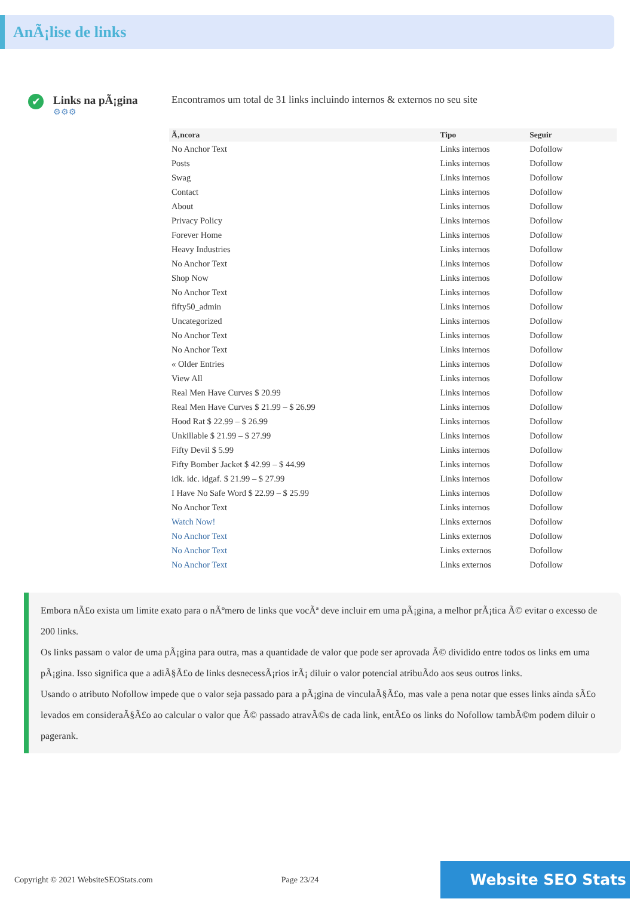AnÃ¡lise de links
✔
Links na pÃ¡gina
⚙⚙⚙
Encontramos um total de 31 links incluindo internos & externos no seu site
| Ã‚ncora | Tipo | Seguir |
| --- | --- | --- |
| No Anchor Text | Links internos | Dofollow |
| Posts | Links internos | Dofollow |
| Swag | Links internos | Dofollow |
| Contact | Links internos | Dofollow |
| About | Links internos | Dofollow |
| Privacy Policy | Links internos | Dofollow |
| Forever Home | Links internos | Dofollow |
| Heavy Industries | Links internos | Dofollow |
| No Anchor Text | Links internos | Dofollow |
| Shop Now | Links internos | Dofollow |
| No Anchor Text | Links internos | Dofollow |
| fifty50_admin | Links internos | Dofollow |
| Uncategorized | Links internos | Dofollow |
| No Anchor Text | Links internos | Dofollow |
| No Anchor Text | Links internos | Dofollow |
| « Older Entries | Links internos | Dofollow |
| View All | Links internos | Dofollow |
| Real Men Have Curves $ 20.99 | Links internos | Dofollow |
| Real Men Have Curves $ 21.99 – $ 26.99 | Links internos | Dofollow |
| Hood Rat $ 22.99 – $ 26.99 | Links internos | Dofollow |
| Unkillable $ 21.99 – $ 27.99 | Links internos | Dofollow |
| Fifty Devil $ 5.99 | Links internos | Dofollow |
| Fifty Bomber Jacket $ 42.99 – $ 44.99 | Links internos | Dofollow |
| idk. idc. idgaf. $ 21.99 – $ 27.99 | Links internos | Dofollow |
| I Have No Safe Word $ 22.99 – $ 25.99 | Links internos | Dofollow |
| No Anchor Text | Links internos | Dofollow |
| Watch Now! | Links externos | Dofollow |
| No Anchor Text | Links externos | Dofollow |
| No Anchor Text | Links externos | Dofollow |
| No Anchor Text | Links externos | Dofollow |
Embora nÃ£o exista um limite exato para o nÃºmero de links que vocÃª deve incluir em uma pÃ¡gina, a melhor prÃ¡tica Ã© evitar o excesso de 200 links.
Os links passam o valor de uma pÃ¡gina para outra, mas a quantidade de valor que pode ser aprovada Ã© dividido entre todos os links em uma pÃ¡gina. Isso significa que a adiÃ§Ã£o de links desnecessÃ¡rios irÃ¡ diluir o valor potencial atribuÃdo aos seus outros links.
Usando o atributo Nofollow impede que o valor seja passado para a pÃ¡gina de vinculaÃ§Ã£o, mas vale a pena notar que esses links ainda sÃ£o levados em consideraÃ§Ã£o ao calcular o valor que Ã© passado atravÃ©s de cada link, entÃ£o os links do Nofollow tambÃ©m podem diluir o pagerank.
Copyright © 2021 WebsiteSEOStats.com Page 23/24 Website SEO Stats